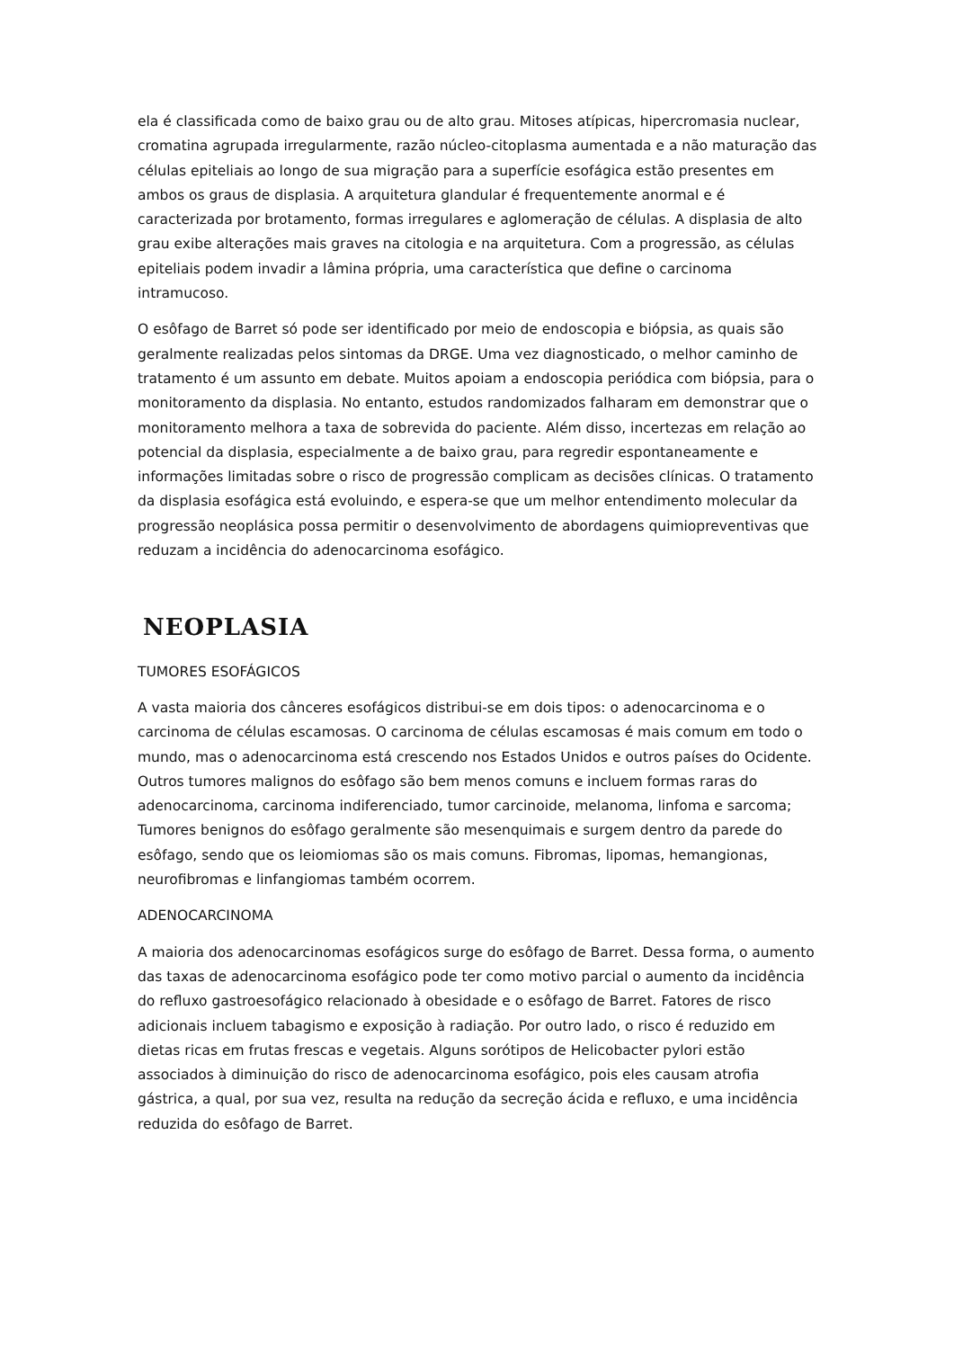ela é classificada como de baixo grau ou de alto grau. Mitoses atípicas, hipercromasia nuclear, cromatina agrupada irregularmente, razão núcleo-citoplasma aumentada e a não maturação das células epiteliais ao longo de sua migração para a superfície esofágica estão presentes em ambos os graus de displasia. A arquitetura glandular é frequentemente anormal e é caracterizada por brotamento, formas irregulares e aglomeração de células. A displasia de alto grau exibe alterações mais graves na citologia e na arquitetura. Com a progressão, as células epiteliais podem invadir a lâmina própria, uma característica que define o carcinoma intramucoso.
O esôfago de Barret só pode ser identificado por meio de endoscopia e biópsia, as quais são geralmente realizadas pelos sintomas da DRGE. Uma vez diagnosticado, o melhor caminho de tratamento é um assunto em debate. Muitos apoiam a endoscopia periódica com biópsia, para o monitoramento da displasia. No entanto, estudos randomizados falharam em demonstrar que o monitoramento melhora a taxa de sobrevida do paciente. Além disso, incertezas em relação ao potencial da displasia, especialmente a de baixo grau, para regredir espontaneamente e informações limitadas sobre o risco de progressão complicam as decisões clínicas. O tratamento da displasia esofágica está evoluindo, e espera-se que um melhor entendimento molecular da progressão neoplásica possa permitir o desenvolvimento de abordagens quimiopreventivas que reduzam a incidência do adenocarcinoma esofágico.
NEOPLASIA
TUMORES ESOFÁGICOS
A vasta maioria dos cânceres esofágicos distribui-se em dois tipos: o adenocarcinoma e o carcinoma de células escamosas. O carcinoma de células escamosas é mais comum em todo o mundo, mas o adenocarcinoma está crescendo nos Estados Unidos e outros países do Ocidente. Outros tumores malignos do esôfago são bem menos comuns e incluem formas raras do adenocarcinoma, carcinoma indiferenciado, tumor carcinoide, melanoma, linfoma e sarcoma; Tumores benignos do esôfago geralmente são mesenquimais e surgem dentro da parede do esôfago, sendo que os leiomiomas são os mais comuns. Fibromas, lipomas, hemangionas, neurofibromas e linfangiomas também ocorrem.
ADENOCARCINOMA
A maioria dos adenocarcinomas esofágicos surge do esôfago de Barret. Dessa forma, o aumento das taxas de adenocarcinoma esofágico pode ter como motivo parcial o aumento da incidência do refluxo gastroesofágico relacionado à obesidade e o esôfago de Barret. Fatores de risco adicionais incluem tabagismo e exposição à radiação. Por outro lado, o risco é reduzido em dietas ricas em frutas frescas e vegetais. Alguns sorótipos de Helicobacter pylori estão associados à diminuição do risco de adenocarcinoma esofágico, pois eles causam atrofia gástrica, a qual, por sua vez, resulta na redução da secreção ácida e refluxo, e uma incidência reduzida do esôfago de Barret.